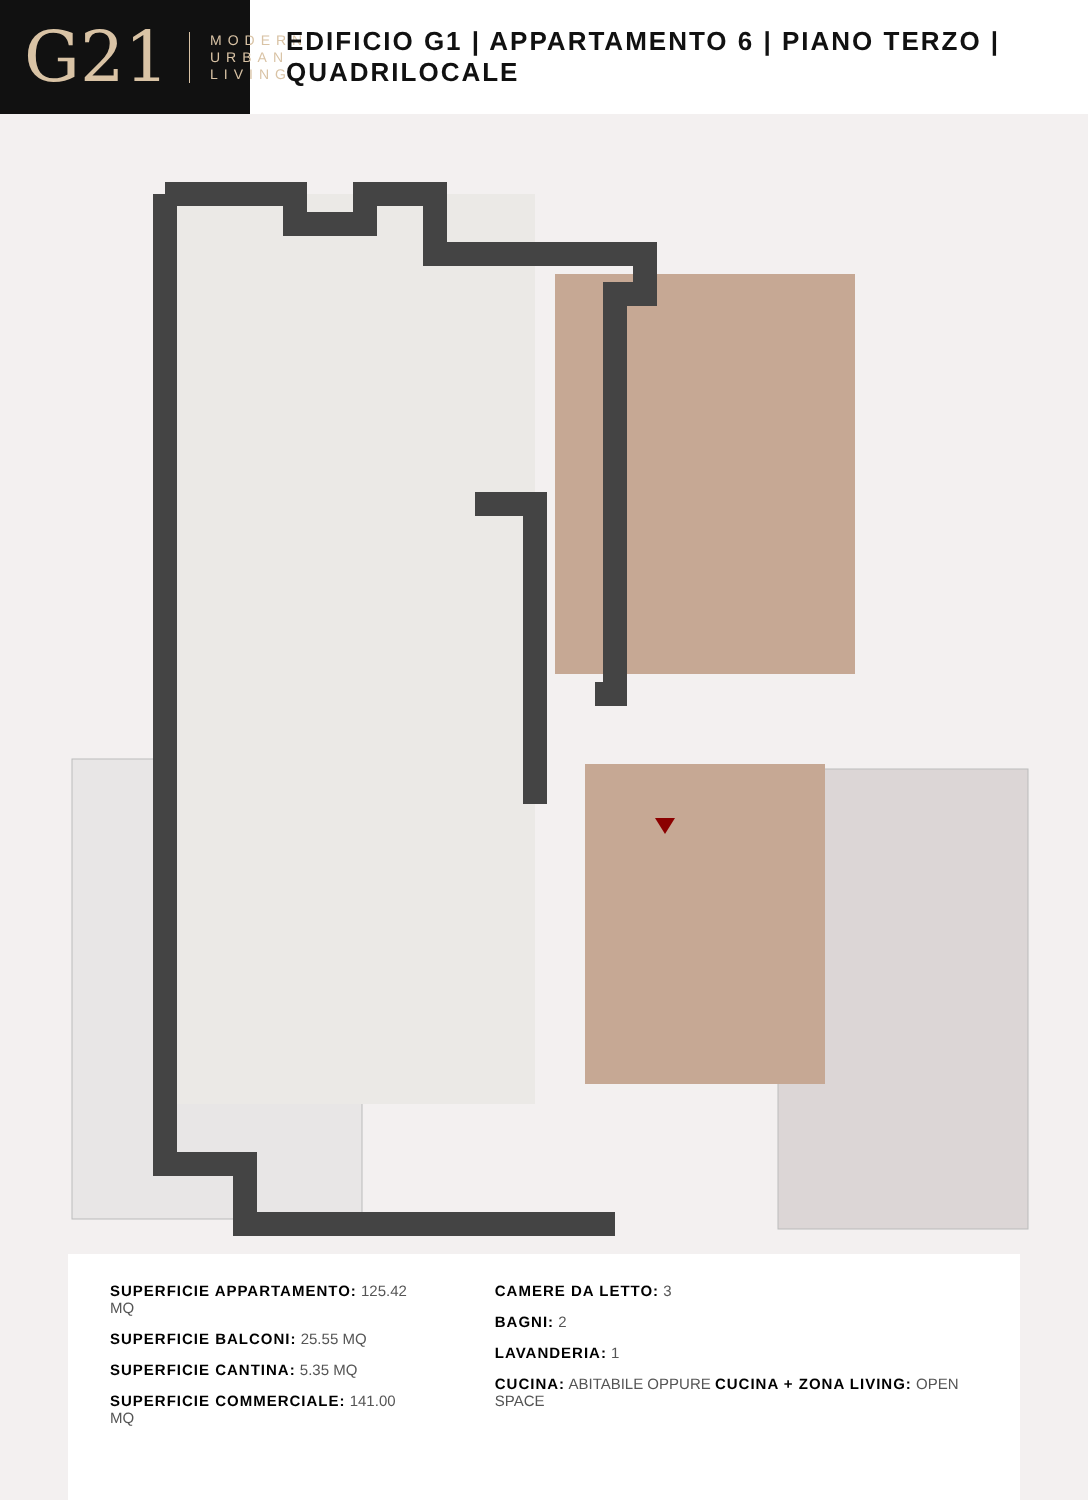G21
MODERN
URBAN
LIVING
EDIFICIO G1 | APPARTAMENTO 6 | PIANO TERZO | QUADRILOCALE
SUPERFICIE APPARTAMENTO: 125.42 MQ
SUPERFICIE BALCONI: 25.55 MQ
SUPERFICIE CANTINA: 5.35 MQ
SUPERFICIE COMMERCIALE: 141.00 MQ
CAMERE DA LETTO: 3
BAGNI: 2
LAVANDERIA: 1
CUCINA: ABITABILE OPPURE CUCINA + ZONA LIVING: OPEN SPACE